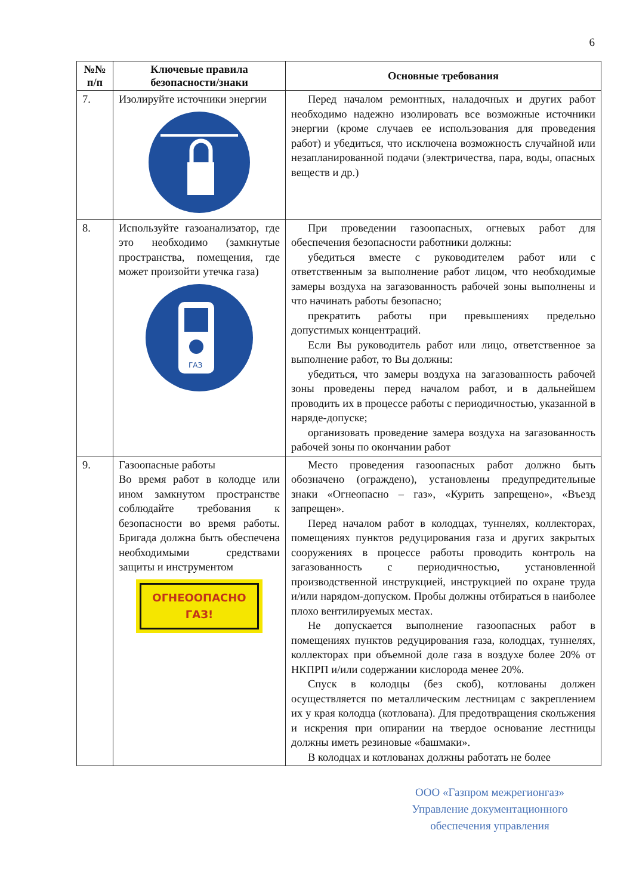6
| №№ п/п | Ключевые правила безопасности/знаки | Основные требования |
| --- | --- | --- |
| 7. | Изолируйте источники энергии | Перед началом ремонтных, наладочных и других работ необходимо надежно изолировать все возможные источники энергии (кроме случаев ее использования для проведения работ) и убедиться, что исключена возможность случайной или незапланированной подачи (электричества, пара, воды, опасных веществ и др.) |
| 8. | Используйте газоанализатор, где это необходимо (замкнутые пространства, помещения, где может произойти утечка газа) ГАЗ | При проведении газоопасных, огневых работ для обеспечения безопасности работники должны: убедиться вместе с руководителем работ или с ответственным за выполнение работ лицом, что необходимые замеры воздуха на загазованность рабочей зоны выполнены и что начинать работы безопасно; прекратить работы при превышениях предельно допустимых концентраций. Если Вы руководитель работ или лицо, ответственное за выполнение работ, то Вы должны: убедиться, что замеры воздуха на загазованность рабочей зоны проведены перед началом работ, и в дальнейшем проводить их в процессе работы с периодичностью, указанной в наряде-допуске; организовать проведение замера воздуха на загазованность рабочей зоны по окончании работ |
| 9. | Газоопасные работы Во время работ в колодце или ином замкнутом пространстве соблюдайте требования к безопасности во время работы. Бригада должна быть обеспечена необходимыми средствами защиты и инструментом ОГНЕООПАСНО ГАЗ! | Место проведения газоопасных работ должно быть обозначено (ограждено), установлены предупредительные знаки «Огнеопасно – газ», «Курить запрещено», «Въезд запрещен». Перед началом работ в колодцах, туннелях, коллекторах, помещениях пунктов редуцирования газа и других закрытых сооружениях в процессе работы проводить контроль на загазованность с периодичностью, установленной производственной инструкцией, инструкцией по охране труда и/или нарядом-допуском. Пробы должны отбираться в наиболее плохо вентилируемых местах. Не допускается выполнение газоопасных работ в помещениях пунктов редуцирования газа, колодцах, туннелях, коллекторах при объемной доле газа в воздухе более 20% от НКПРП и/или содержании кислорода менее 20%. Спуск в колодцы (без скоб), котлованы должен осуществляется по металлическим лестницам с закреплением их у края колодца (котлована). Для предотвращения скольжения и искрения при опирании на твердое основание лестницы должны иметь резиновые «башмаки». В колодцах и котлованах должны работать не более |
ООО «Газпром межрегионгаз»
Управление документационного
обеспечения управления